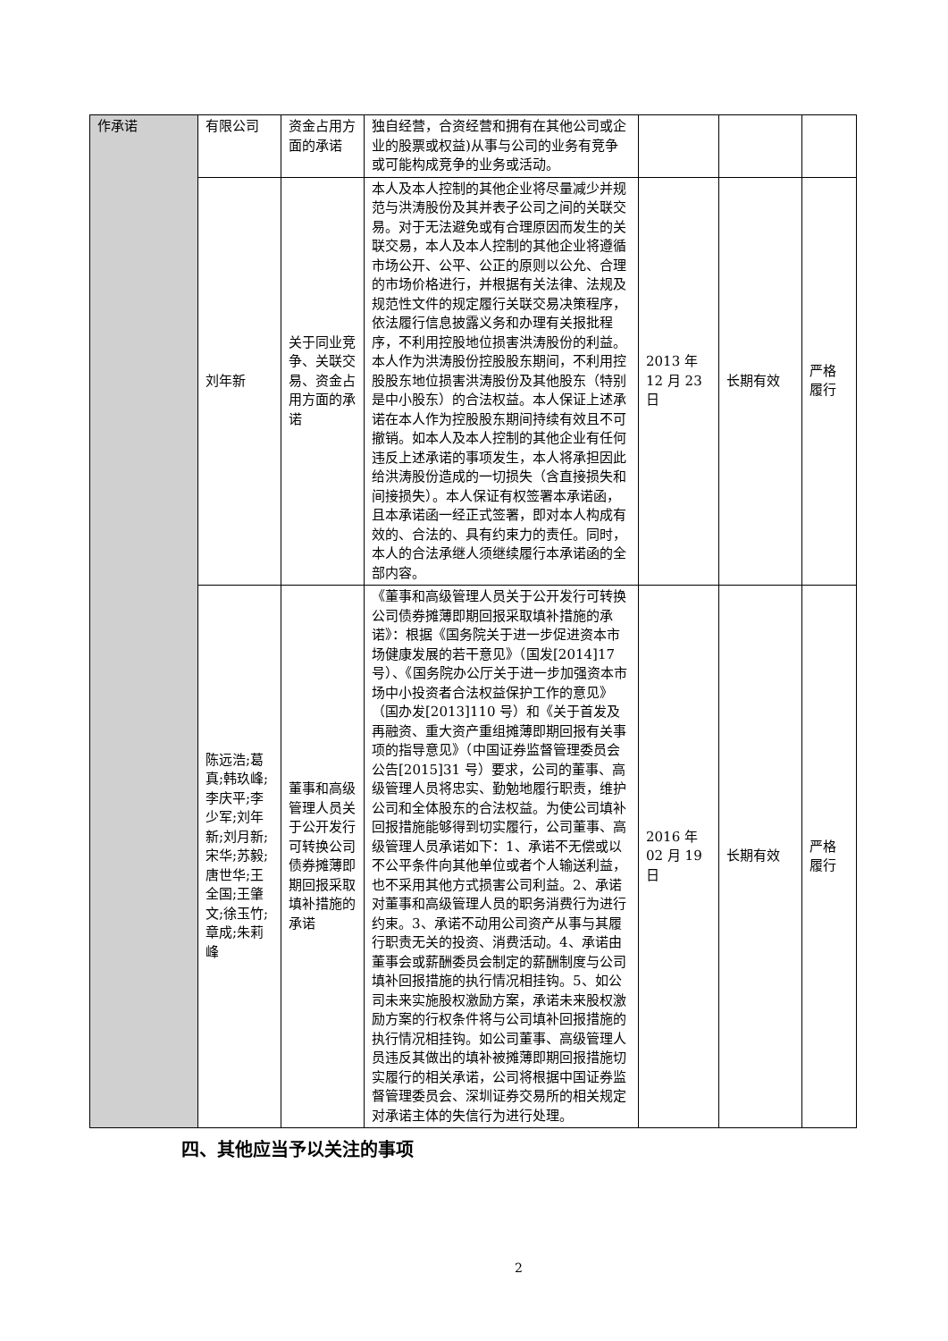| 作承诺 | 有限公司 | 资金占用方面的承诺 | 独自经营，合资经营和拥有在其他公司或企业的股票或权益)从事与公司的业务有竞争或可能构成竞争的业务或活动。 | | | |
| | 刘年新 | 关于同业竞争、关联交易、资金占用方面的承诺 | 本人及本人控制的其他企业将尽量减少并规范与洪涛股份及其并表子公司之间的关联交易。对于无法避免或有合理原因而发生的关联交易，本人及本人控制的其他企业将遵循市场公开、公平、公正的原则以公允、合理的市场价格进行，并根据有关法律、法规及规范性文件的规定履行关联交易决策程序，依法履行信息披露义务和办理有关报批程序，不利用控股地位损害洪涛股份的利益。本人作为洪涛股份控股股东期间，不利用控股股东地位损害洪涛股份及其他股东（特别是中小股东）的合法权益。本人保证上述承诺在本人作为控股股东期间持续有效且不可撤销。如本人及本人控制的其他企业有任何违反上述承诺的事项发生，本人将承担因此给洪涛股份造成的一切损失（含直接损失和间接损失）。本人保证有权签署本承诺函，且本承诺函一经正式签署，即对本人构成有效的、合法的、具有约束力的责任。同时，本人的合法承继人须继续履行本承诺函的全部内容。 | 2013 年 12 月 23 日 | 长期有效 | 严格履行 |
| | 陈远浩;葛真;韩玖峰;李庆平;李少军;刘年新;刘月新;宋华;苏毅;唐世华;王全国;王肇文;徐玉竹;章成;朱莉峰 | 董事和高级管理人员关于公开发行可转换公司债券摊薄即期回报采取填补措施的承诺 | 《董事和高级管理人员关于公开发行可转换公司债券摊薄即期回报采取填补措施的承诺》：根据《国务院关于进一步促进资本市场健康发展的若干意见》（国发[2014]17 号）、《国务院办公厅关于进一步加强资本市场中小投资者合法权益保护工作的意见》（国办发[2013]110 号）和《关于首发及再融资、重大资产重组摊薄即期回报有关事项的指导意见》（中国证券监督管理委员会公告[2015]31 号）要求，公司的董事、高级管理人员将忠实、勤勉地履行职责，维护公司和全体股东的合法权益。为使公司填补回报措施能够得到切实履行，公司董事、高级管理人员承诺如下：1、承诺不无偿或以不公平条件向其他单位或者个人输送利益，也不采用其他方式损害公司利益。2、承诺对董事和高级管理人员的职务消费行为进行约束。3、承诺不动用公司资产从事与其履行职责无关的投资、消费活动。4、承诺由董事会或薪酬委员会制定的薪酬制度与公司填补回报措施的执行情况相挂钩。5、如公司未来实施股权激励方案，承诺未来股权激励方案的行权条件将与公司填补回报措施的执行情况相挂钩。如公司董事、高级管理人员违反其做出的填补被摊薄即期回报措施切实履行的相关承诺，公司将根据中国证券监督管理委员会、深圳证券交易所的相关规定对承诺主体的失信行为进行处理。 | 2016 年 02 月 19 日 | 长期有效 | 严格履行 |
四、其他应当予以关注的事项
2